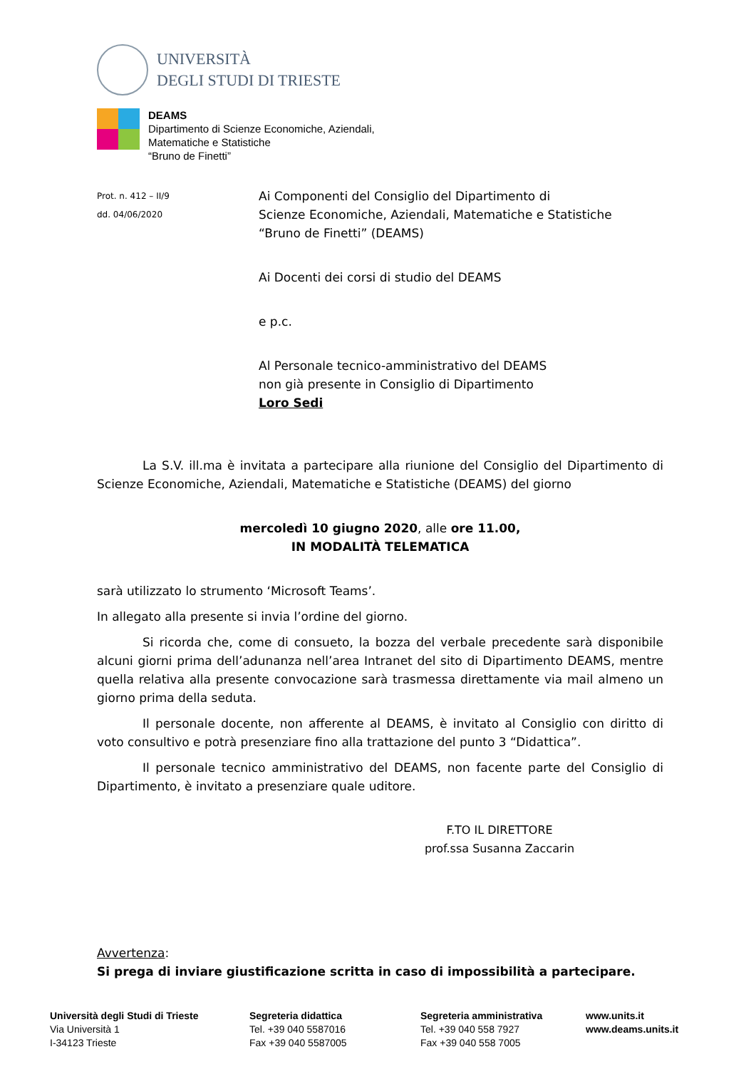UNIVERSITÀ
DEGLI STUDI DI TRIESTE
DEAMS
Dipartimento di Scienze Economiche, Aziendali,
Matematiche e Statistiche
“Bruno de Finetti”
Prot. n. 412 – II/9
dd. 04/06/2020
Ai Componenti del Consiglio del Dipartimento di
Scienze Economiche, Aziendali, Matematiche e Statistiche
“Bruno de Finetti” (DEAMS)
Ai Docenti dei corsi di studio del DEAMS
e p.c.
Al Personale tecnico-amministrativo del DEAMS
non già presente in Consiglio di Dipartimento
Loro Sedi
La S.V. ill.ma è invitata a partecipare alla riunione del Consiglio del Dipartimento di Scienze Economiche, Aziendali, Matematiche e Statistiche (DEAMS) del giorno
mercoledì 10 giugno 2020, alle ore 11.00,
IN MODALITÀ TELEMATICA
sarà utilizzato lo strumento ‘Microsoft Teams’.
In allegato alla presente si invia l’ordine del giorno.
Si ricorda che, come di consueto, la bozza del verbale precedente sarà disponibile alcuni giorni prima dell’adunanza nell’area Intranet del sito di Dipartimento DEAMS, mentre quella relativa alla presente convocazione sarà trasmessa direttamente via mail almeno un giorno prima della seduta.
Il personale docente, non afferente al DEAMS, è invitato al Consiglio con diritto di voto consultivo e potrà presenziare fino alla trattazione del punto 3 “Didattica”.
Il personale tecnico amministrativo del DEAMS, non facente parte del Consiglio di Dipartimento, è invitato a presenziare quale uditore.
F.TO IL DIRETTORE
prof.ssa Susanna Zaccarin
Avvertenza:
Si prega di inviare giustificazione scritta in caso di impossibilità a partecipare.
Università degli Studi di Trieste
Via Università 1
I-34123 Trieste
Segreteria didattica
Tel. +39 040 5587016
Fax +39 040 5587005
Segreteria amministrativa
Tel. +39 040 558 7927
Fax +39 040 558 7005
www.units.it
www.deams.units.it